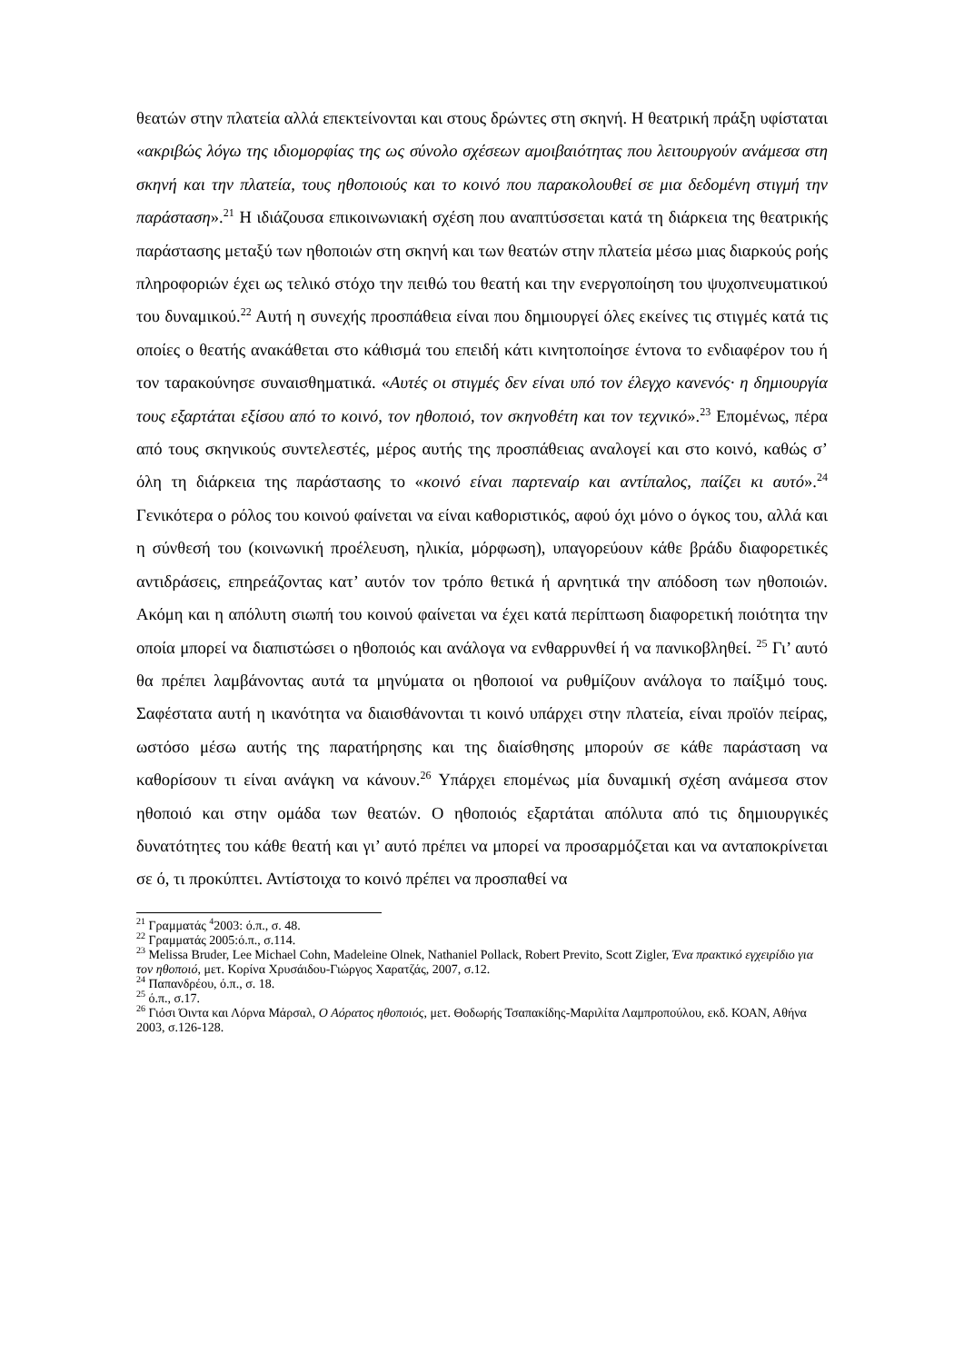θεατών στην πλατεία αλλά επεκτείνονται και στους δρώντες στη σκηνή. Η θεατρική πράξη υφίσταται «ακριβώς λόγω της ιδιομορφίας της ως σύνολο σχέσεων αμοιβαιότητας που λειτουργούν ανάμεσα στη σκηνή και την πλατεία, τους ηθοποιούς και το κοινό που παρακολουθεί σε μια δεδομένη στιγμή την παράσταση».<sup>21</sup> Η ιδιάζουσα επικοινωνιακή σχέση που αναπτύσσεται κατά τη διάρκεια της θεατρικής παράστασης μεταξύ των ηθοποιών στη σκηνή και των θεατών στην πλατεία μέσω μιας διαρκούς ροής πληροφοριών έχει ως τελικό στόχο την πειθώ του θεατή και την ενεργοποίηση του ψυχοπνευματικού του δυναμικού.<sup>22</sup> Αυτή η συνεχής προσπάθεια είναι που δημιουργεί όλες εκείνες τις στιγμές κατά τις οποίες ο θεατής ανακάθεται στο κάθισμά του επειδή κάτι κινητοποίησε έντονα το ενδιαφέρον του ή τον ταρακούνησε συναισθηματικά. «Αυτές οι στιγμές δεν είναι υπό τον έλεγχο κανενός· η δημιουργία τους εξαρτάται εξίσου από το κοινό, τον ηθοποιό, τον σκηνοθέτη και τον τεχνικό».<sup>23</sup> Επομένως, πέρα από τους σκηνικούς συντελεστές, μέρος αυτής της προσπάθειας αναλογεί και στο κοινό, καθώς σ’ όλη τη διάρκεια της παράστασης το «κοινό είναι παρτεναίρ και αντίπαλος, παίζει κι αυτό».<sup>24</sup> Γενικότερα ο ρόλος του κοινού φαίνεται να είναι καθοριστικός, αφού όχι μόνο ο όγκος του, αλλά και η σύνθεσή του (κοινωνική προέλευση, ηλικία, μόρφωση), υπαγορεύουν κάθε βράδυ διαφορετικές αντιδράσεις, επηρεάζοντας κατ’ αυτόν τον τρόπο θετικά ή αρνητικά την απόδοση των ηθοποιών. Ακόμη και η απόλυτη σιωπή του κοινού φαίνεται να έχει κατά περίπτωση διαφορετική ποιότητα την οποία μπορεί να διαπιστώσει ο ηθοποιός και ανάλογα να ενθαρρυνθεί ή να πανικοβληθεί. <sup>25</sup> Γι’ αυτό θα πρέπει λαμβάνοντας αυτά τα μηνύματα οι ηθοποιοί να ρυθμίζουν ανάλογα το παίξιμό τους. Σαφέστατα αυτή η ικανότητα να διαισθάνονται τι κοινό υπάρχει στην πλατεία, είναι προϊόν πείρας, ωστόσο μέσω αυτής της παρατήρησης και της διαίσθησης μπορούν σε κάθε παράσταση να καθορίσουν τι είναι ανάγκη να κάνουν.<sup>26</sup> Υπάρχει επομένως μία δυναμική σχέση ανάμεσα στον ηθοποιό και στην ομάδα των θεατών. Ο ηθοποιός εξαρτάται απόλυτα από τις δημιουργικές δυνατότητες του κάθε θεατή και γι’ αυτό πρέπει να μπορεί να προσαρμόζεται και να ανταποκρίνεται σε ό, τι προκύπτει. Αντίστοιχα το κοινό πρέπει να προσπαθεί να
<sup>21</sup> Γραμματάς <sup>4</sup>2003: ό.π., σ. 48.
<sup>22</sup> Γραμματάς 2005:ό.π., σ.114.
<sup>23</sup> Melissa Bruder, Lee Michael Cohn, Madeleine Olnek, Nathaniel Pollack, Robert Previto, Scott Zigler, Ένα πρακτικό εγχειρίδιο για τον ηθοποιό, μετ. Κορίνα Χρυσάιδου-Γιώργος Χαρατζάς, 2007, σ.12.
<sup>24</sup> Παπανδρέου, ό.π., σ. 18.
<sup>25</sup> ό.π., σ.17.
<sup>26</sup> Γιόσι Όιντα και Λόρνα Μάρσαλ, Ο Αόρατος ηθοποιός, μετ. Θοδωρής Τσαπακίδης-Μαριλίτα Λαμπροπούλου, εκδ. ΚΟΑΝ, Αθήνα 2003, σ.126-128.